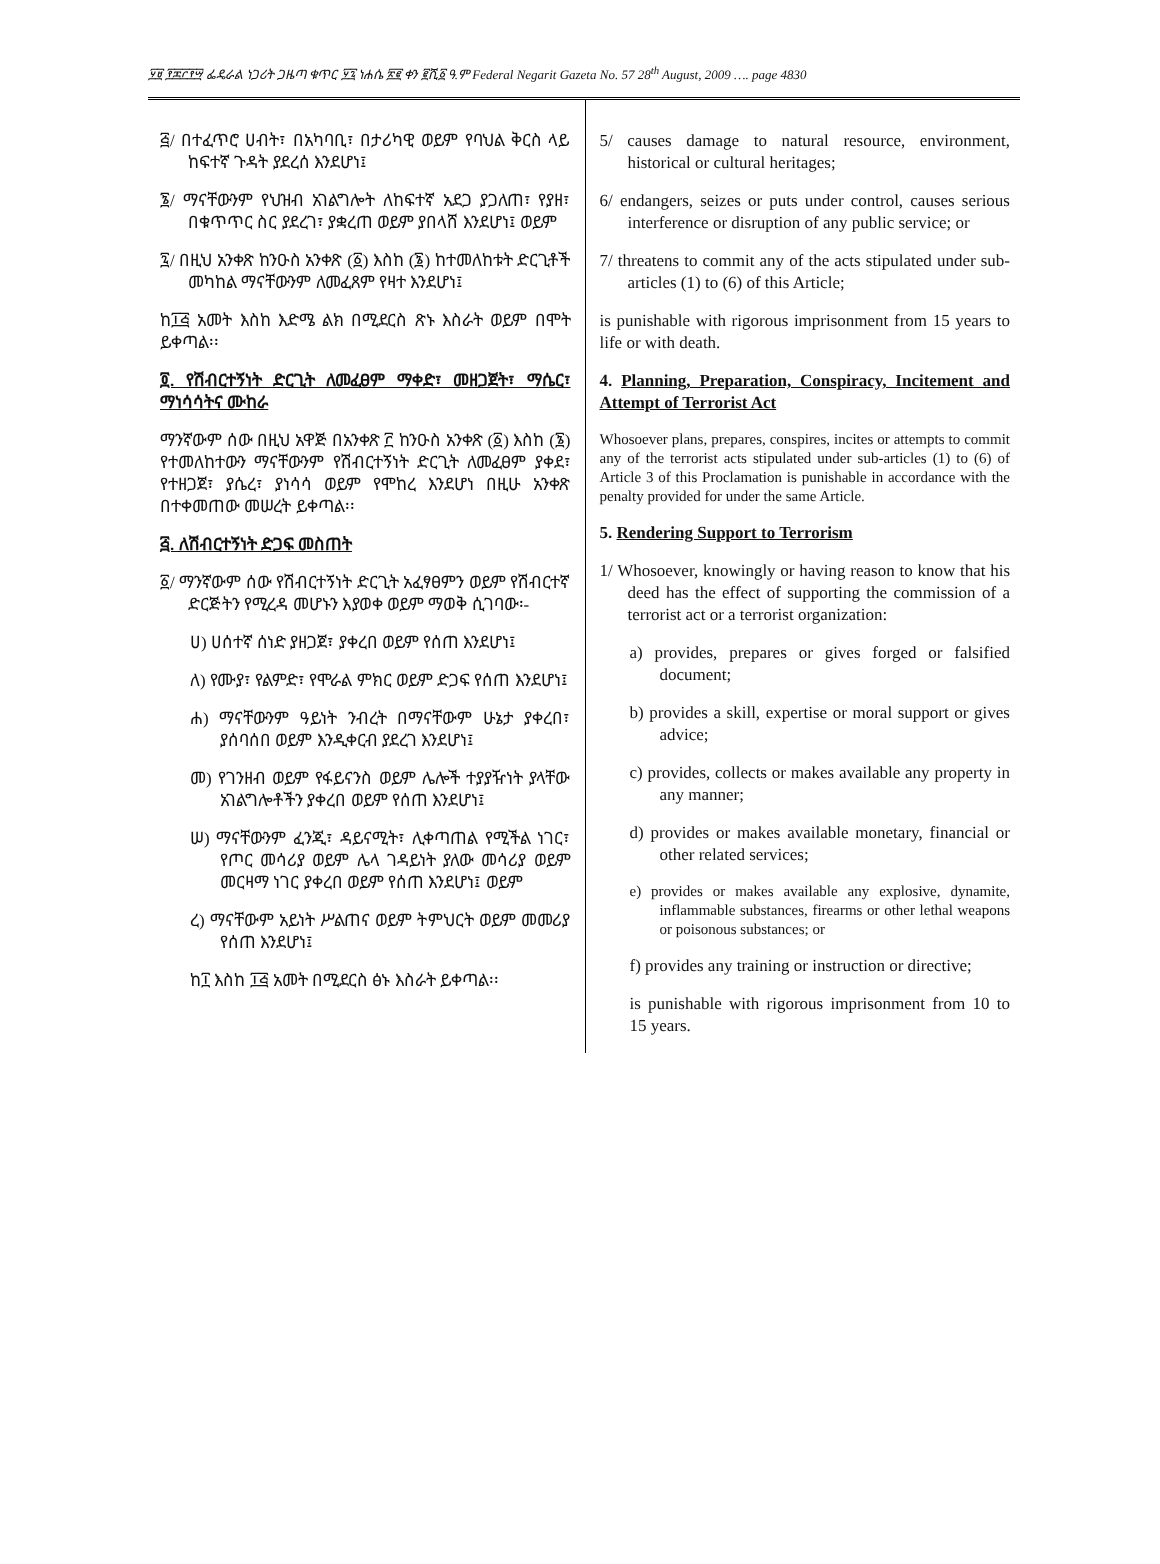፶፱ ፻፷፫፻፵ ፌዴራል ነጋሪት ጋዜጣ ቁጥር ፶፯ ነሐሴ ፳፪ ቀን ፪ሺ፩ ዓ.ም Federal Negarit Gazeta No. 57 28<sup>th</sup> August, 2009 …. page 4830
፭/ በተፈጥሮ ሀብት፣ በአካባቢ፣ በታሪካዊ ወይም የባህል ቅርስ ላይ ከፍተኛ ጉዳት ያደረሰ እንደሆነ፤
፮/ ማናቸውንም የህዝብ አገልግሎት ለከፍተኛ አደጋ ያጋለጠ፣ የያዘ፣ በቁጥጥር ስር ያደረገ፣ ያቋረጠ ወይም ያበላሸ እንደሆነ፤ ወይም
፯/ በዚህ አንቀጽ ከንዑስ አንቀጽ (፩) እስከ (፮) ከተመለከቱት ድርጊቶች መካከል ማናቸውንም ለመፈጸም የዛተ እንደሆነ፤
ከ፲፭ አመት እስከ እድሜ ልክ በሚደርስ ጽኑ እስራት ወይም በሞት ይቀጣል፡፡
፬. የሽብርተኝነት ድርጊት ለመፈፀም ማቀድ፣ መዘጋጀት፣ ማሴር፣ ማነሳሳትና ሙከራ
ማንኛውም ሰው በዚህ አዋጅ በአንቀጽ ፫ ከንዑስ አንቀጽ (፩) እስከ (፮) የተመለከተውን ማናቸውንም የሽብርተኝነት ድርጊት ለመፈፀም ያቀደ፣ የተዘጋጀ፣ ያሴረ፣ ያነሳሳ ወይም የሞከረ እንደሆነ በዚሁ አንቀጽ በተቀመጠው መሠረት ይቀጣል፡፡
፭. ለሽብርተኝነት ድጋፍ መስጠት
፩/ ማንኛውም ሰው የሽብርተኝነት ድርጊት አፈፃፀምን ወይም የሽብርተኛ ድርጅትን የሚረዳ መሆኑን እያወቀ ወይም ማወቅ ሲገባው፡-
ሀ) ሀሰተኛ ሰነድ ያዘጋጀ፣ ያቀረበ ወይም የሰጠ እንደሆነ፤
ለ) የሙያ፣ የልምድ፣ የሞራል ምክር ወይም ድጋፍ የሰጠ እንደሆነ፤
ሐ) ማናቸውንም ዓይነት ንብረት በማናቸውም ሁኔታ ያቀረበ፣ ያሰባሰበ ወይም እንዲቀርብ ያደረገ እንደሆነ፤
መ) የገንዘብ ወይም የፋይናንስ ወይም ሌሎች ተያያዥነት ያላቸው አገልግሎቶችን ያቀረበ ወይም የሰጠ እንደሆነ፤
ሠ) ማናቸውንም ፈንጂ፣ ዳይናሚት፣ ሊቀጣጠል የሚችል ነገር፣ የጦር መሳሪያ ወይም ሌላ ገዳይነት ያለው መሳሪያ ወይም መርዛማ ነገር ያቀረበ ወይም የሰጠ እንደሆነ፤ ወይም
ረ) ማናቸውም አይነት ሥልጠና ወይም ትምህርት ወይም መመሪያ የሰጠ እንደሆነ፤
ከ፲ እስከ ፲፭ አመት በሚደርስ ፅኑ እስራት ይቀጣል፡፡
5/ causes damage to natural resource, environment, historical or cultural heritages;
6/ endangers, seizes or puts under control, causes serious interference or disruption of any public service; or
7/ threatens to commit any of the acts stipulated under sub-articles (1) to (6) of this Article;
is punishable with rigorous imprisonment from 15 years to life or with death.
4. Planning, Preparation, Conspiracy, Incitement and Attempt of Terrorist Act
Whosoever plans, prepares, conspires, incites or attempts to commit any of the terrorist acts stipulated under sub-articles (1) to (6) of Article 3 of this Proclamation is punishable in accordance with the penalty provided for under the same Article.
5. Rendering Support to Terrorism
1/ Whosoever, knowingly or having reason to know that his deed has the effect of supporting the commission of a terrorist act or a terrorist organization:
a) provides, prepares or gives forged or falsified document;
b) provides a skill, expertise or moral support or gives advice;
c) provides, collects or makes available any property in any manner;
d) provides or makes available monetary, financial or other related services;
e) provides or makes available any explosive, dynamite, inflammable substances, firearms or other lethal weapons or poisonous substances; or
f) provides any training or instruction or directive;
is punishable with rigorous imprisonment from 10 to 15 years.